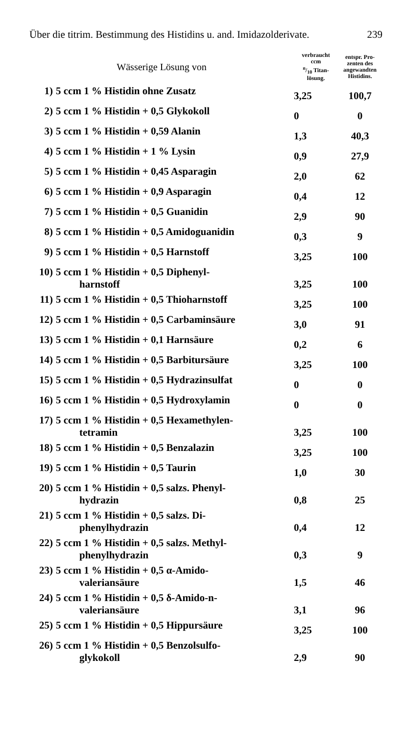Über die titrim. Bestimmung des Histidins u. and. Imidazolderivate. 239
| Wässerige Lösung von | | verbraucht ccm n/10 Titan- lösung. | entspr. Pro- zenten des angewandten Histidins. |
| --- | --- | --- | --- |
| 1) | 5 ccm 1 % Histidin ohne Zusatz | 3,25 | 100,7 |
| 2) | 5 ccm 1 % Histidin + 0,5 Glykokoll | 0 | 0 |
| 3) | 5 ccm 1 % Histidin + 0,59 Alanin | 1,3 | 40,3 |
| 4) | 5 ccm 1 % Histidin + 1 % Lysin | 0,9 | 27,9 |
| 5) | 5 ccm 1 % Histidin + 0,45 Asparagin | 2,0 | 62 |
| 6) | 5 ccm 1 % Histidin + 0,9 Asparagin | 0,4 | 12 |
| 7) | 5 ccm 1 % Histidin + 0,5 Guanidin | 2,9 | 90 |
| 8) | 5 ccm 1 % Histidin + 0,5 Amidoguanidin | 0,3 | 9 |
| 9) | 5 ccm 1 % Histidin + 0,5 Harnstoff | 3,25 | 100 |
| 10) | 5 ccm 1 % Histidin + 0,5 Diphenyl- harnstoff | 3,25 | 100 |
| 11) | 5 ccm 1 % Histidin + 0,5 Thioharnstoff | 3,25 | 100 |
| 12) | 5 ccm 1 % Histidin + 0,5 Carbaminsäure | 3,0 | 91 |
| 13) | 5 ccm 1 % Histidin + 0,1 Harnsäure | 0,2 | 6 |
| 14) | 5 ccm 1 % Histidin + 0,5 Barbitursäure | 3,25 | 100 |
| 15) | 5 ccm 1 % Histidin + 0,5 Hydrazinsulfat | 0 | 0 |
| 16) | 5 ccm 1 % Histidin + 0,5 Hydroxylamin | 0 | 0 |
| 17) | 5 ccm 1 % Histidin + 0,5 Hexamethylen- tetramin | 3,25 | 100 |
| 18) | 5 ccm 1 % Histidin + 0,5 Benzalazin | 3,25 | 100 |
| 19) | 5 ccm 1 % Histidin + 0,5 Taurin | 1,0 | 30 |
| 20) | 5 ccm 1 % Histidin + 0,5 salzs. Phenyl- hydrazin | 0,8 | 25 |
| 21) | 5 ccm 1 % Histidin + 0,5 salzs. Di- phenylhydrazin | 0,4 | 12 |
| 22) | 5 ccm 1 % Histidin + 0,5 salzs. Methyl- phenylhydrazin | 0,3 | 9 |
| 23) | 5 ccm 1 % Histidin + 0,5 α-Amido- valeriansäure | 1,5 | 46 |
| 24) | 5 ccm 1 % Histidin + 0,5 δ-Amido-n- valeriansäure | 3,1 | 96 |
| 25) | 5 ccm 1 % Histidin + 0,5 Hippursäure | 3,25 | 100 |
| 26) | 5 ccm 1 % Histidin + 0,5 Benzolsulfo- glykokoll | 2,9 | 90 |